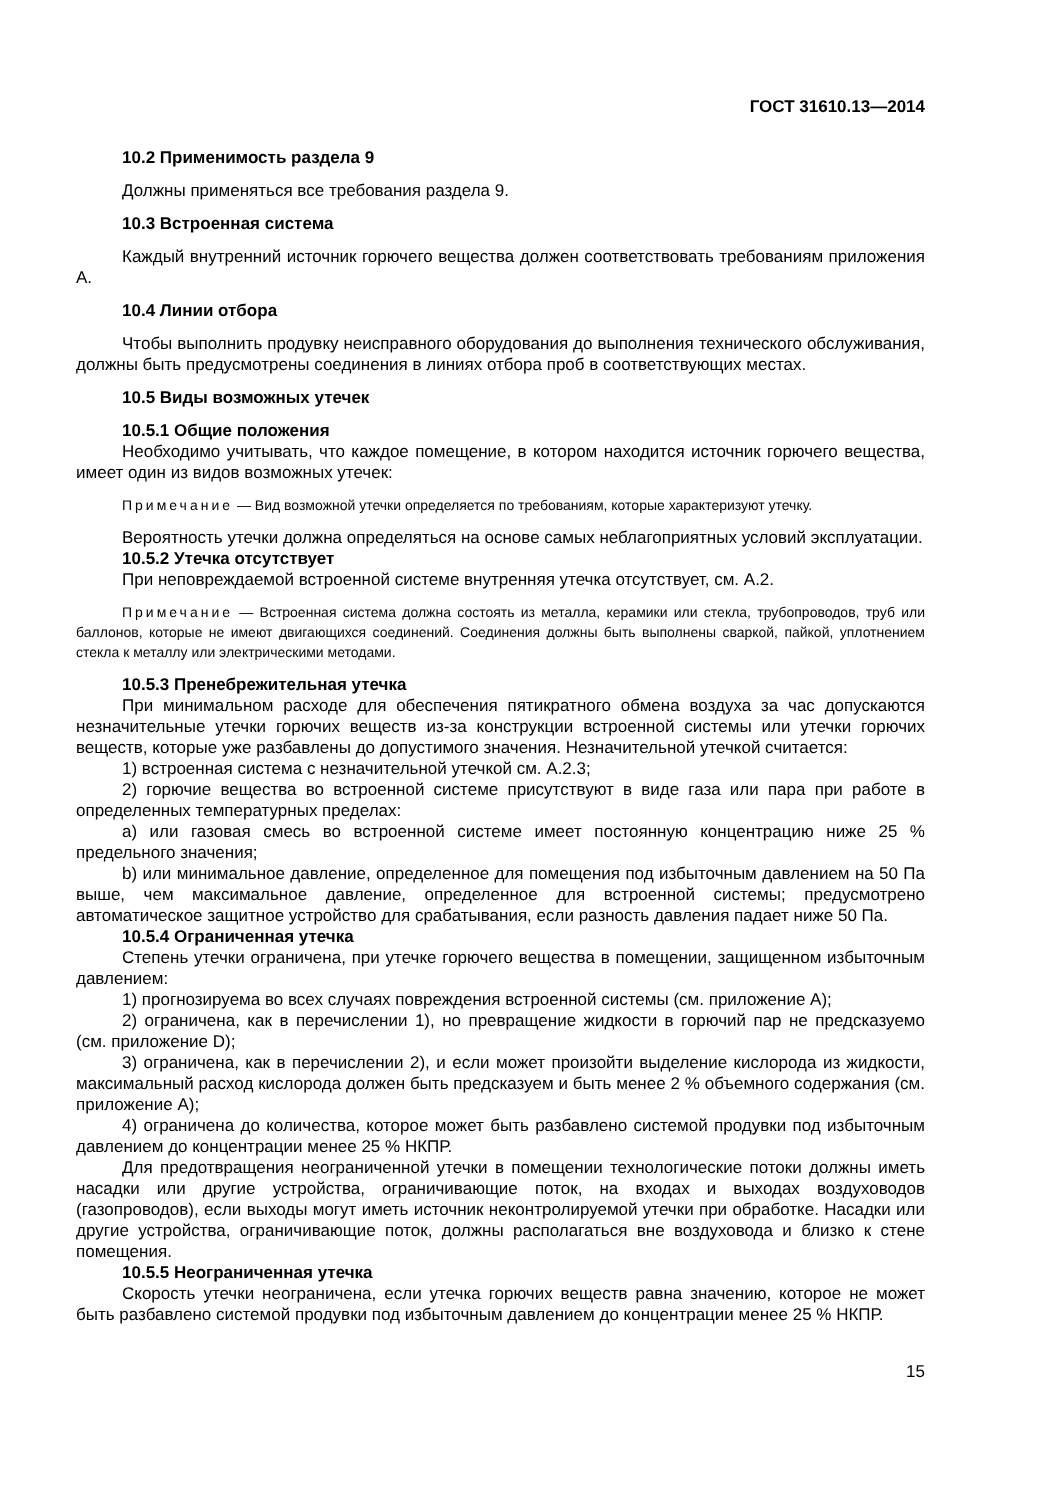ГОСТ 31610.13—2014
10.2 Применимость раздела 9
Должны применяться все требования раздела 9.
10.3 Встроенная система
Каждый внутренний источник горючего вещества должен соответствовать требованиям приложения А.
10.4 Линии отбора
Чтобы выполнить продувку неисправного оборудования до выполнения технического обслуживания, должны быть предусмотрены соединения в линиях отбора проб в соответствующих местах.
10.5 Виды возможных утечек
10.5.1 Общие положения
Необходимо учитывать, что каждое помещение, в котором находится источник горючего вещества, имеет один из видов возможных утечек:
Примечание — Вид возможной утечки определяется по требованиям, которые характеризуют утечку.
Вероятность утечки должна определяться на основе самых неблагоприятных условий эксплуатации.
10.5.2 Утечка отсутствует
При неповреждаемой встроенной системе внутренняя утечка отсутствует, см. А.2.
Примечание — Встроенная система должна состоять из металла, керамики или стекла, трубопроводов, труб или баллонов, которые не имеют двигающихся соединений. Соединения должны быть выполнены сваркой, пайкой, уплотнением стекла к металлу или электрическими методами.
10.5.3 Пренебрежительная утечка
При минимальном расходе для обеспечения пятикратного обмена воздуха за час допускаются незначительные утечки горючих веществ из-за конструкции встроенной системы или утечки горючих веществ, которые уже разбавлены до допустимого значения. Незначительной утечкой считается:
1) встроенная система с незначительной утечкой см. А.2.3;
2) горючие вещества во встроенной системе присутствуют в виде газа или пара при работе в определенных температурных пределах:
a) или газовая смесь во встроенной системе имеет постоянную концентрацию ниже 25 % предельного значения;
b) или минимальное давление, определенное для помещения под избыточным давлением на 50 Па выше, чем максимальное давление, определенное для встроенной системы; предусмотрено автоматическое защитное устройство для срабатывания, если разность давления падает ниже 50 Па.
10.5.4 Ограниченная утечка
Степень утечки ограничена, при утечке горючего вещества в помещении, защищенном избыточным давлением:
1) прогнозируема во всех случаях повреждения встроенной системы (см. приложение А);
2) ограничена, как в перечислении 1), но превращение жидкости в горючий пар не предсказуемо (см. приложение D);
3) ограничена, как в перечислении 2), и если может произойти выделение кислорода из жидкости, максимальный расход кислорода должен быть предсказуем и быть менее 2 % объемного содержания (см. приложение А);
4) ограничена до количества, которое может быть разбавлено системой продувки под избыточным давлением до концентрации менее 25 % НКПР.
Для предотвращения неограниченной утечки в помещении технологические потоки должны иметь насадки или другие устройства, ограничивающие поток, на входах и выходах воздуховодов (газопроводов), если выходы могут иметь источник неконтролируемой утечки при обработке. Насадки или другие устройства, ограничивающие поток, должны располагаться вне воздуховода и близко к стене помещения.
10.5.5 Неограниченная утечка
Скорость утечки неограничена, если утечка горючих веществ равна значению, которое не может быть разбавлено системой продувки под избыточным давлением до концентрации менее 25 % НКПР.
15